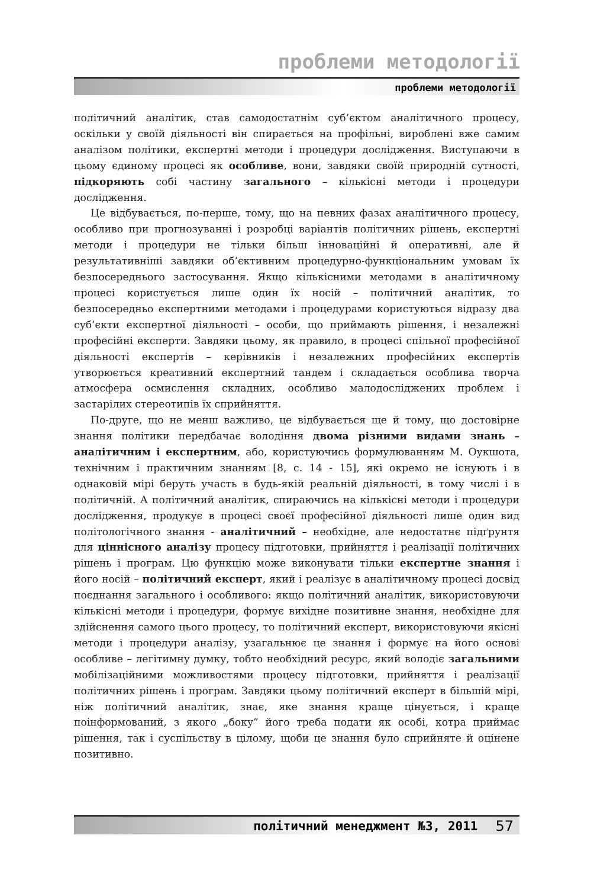проблеми методології
проблеми методології
політичний аналітик, став самодостатнім суб’єктом аналітичного процесу, оскільки у своїй діяльності він спирається на профільні, вироблені вже самим аналізом політики, експертні методи і процедури дослідження. Виступаючи в цьому єдиному процесі як особливе, вони, завдяки своїй природній сутності, підкоряють собі частину загального – кількісні методи і процедури дослідження.
Це відбувається, по-перше, тому, що на певних фазах аналітичного процесу, особливо при прогнозуванні і розробці варіантів політичних рішень, експертні методи і процедури не тільки більш інноваційні й оперативні, але й результативніші завдяки об’єктивним процедурно-функціональним умовам їх безпосереднього застосування. Якщо кількісними методами в аналітичному процесі користується лише один їх носій – політичний аналітик, то безпосередньо експертними методами і процедурами користуються відразу два суб’єкти експертної діяльності – особи, що приймають рішення, і незалежні професійні експерти. Завдяки цьому, як правило, в процесі спільної професійної діяльності експертів – керівників і незалежних професійних експертів утворюється креативний експертний тандем і складається особлива творча атмосфера осмислення складних, особливо малодосліджених проблем і застарілих стереотипів їх сприйняття.
По-друге, що не менш важливо, це відбувається ще й тому, що достовірне знання політики передбачає володіння двома різними видами знань – аналітичним і експертним, або, користуючись формулюванням М. Оукшота, технічним і практичним знанням [8, с. 14 - 15], які окремо не існують і в однаковій мірі беруть участь в будь-якій реальній діяльності, в тому числі і в політичній. А політичний аналітик, спираючись на кількісні методи і процедури дослідження, продукує в процесі своєї професійної діяльності лише один вид політологічного знання - аналітичний – необхідне, але недостатнє підґрунтя для ціннісного аналізу процесу підготовки, прийняття і реалізації політичних рішень і програм. Цю функцію може виконувати тільки експертне знання і його носій – політичний експерт, який і реалізує в аналітичному процесі досвід поєднання загального і особливого: якщо політичний аналітик, використовуючи кількісні методи і процедури, формує вихідне позитивне знання, необхідне для здійснення самого цього процесу, то політичний експерт, використовуючи якісні методи і процедури аналізу, узагальнює це знання і формує на його основі особливе – легітимну думку, тобто необхідний ресурс, який володіє загальними мобілізаційними можливостями процесу підготовки, прийняття і реалізації політичних рішень і програм. Завдяки цьому політичний експерт в більшій мірі, ніж політичний аналітик, знає, яке знання краще цінується, і краще поінформований, з якого „боку” його треба подати як особі, котра приймає рішення, так і суспільству в цілому, щоби це знання було сприйняте й оцінене позитивно.
політичний менеджмент №3, 2011 57